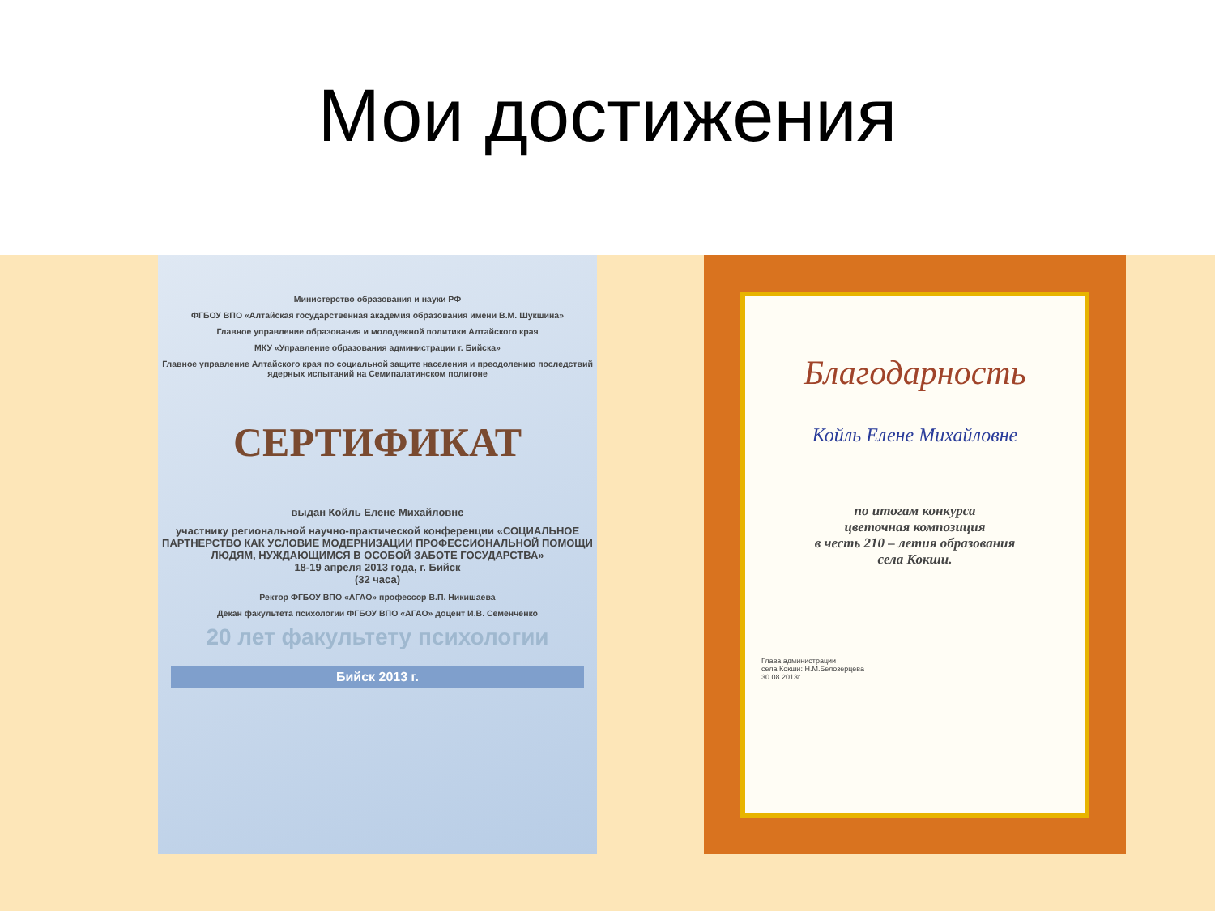Мои достижения
Министерство образования и науки РФ
ФГБОУ ВПО «Алтайская государственная академия образования имени В.М. Шукшина»
Главное управление образования и молодежной политики Алтайского края
МКУ «Управление образования администрации г. Бийска»
Главное управление Алтайского края по социальной защите населения и преодолению последствий ядерных испытаний на Семипалатинском полигоне
СЕРТИФИКАТ
выдан Койль Елене Михайловне
участнику региональной научно-практической конференции «СОЦИАЛЬНОЕ ПАРТНЕРСТВО КАК УСЛОВИЕ МОДЕРНИЗАЦИИ ПРОФЕССИОНАЛЬНОЙ ПОМОЩИ ЛЮДЯМ, НУЖДАЮЩИМСЯ В ОСОБОЙ ЗАБОТЕ ГОСУДАРСТВА»
18-19 апреля 2013 года, г. Бийск
(32 часа)
Ректор ФГБОУ ВПО «АГАО» профессор В.П. Никишаева
Декан факультета психологии ФГБОУ ВПО «АГАО» доцент И.В. Семенченко
20 лет факультету психологии
Бийск 2013 г.
Благодарность
Койль Елене Михайловне
по итогам конкурса
цветочная композиция
в честь 210 – летия образования
села Кокши.
Глава администрации
села Кокши: Н.М.Белозерцева
30.08.2013г.